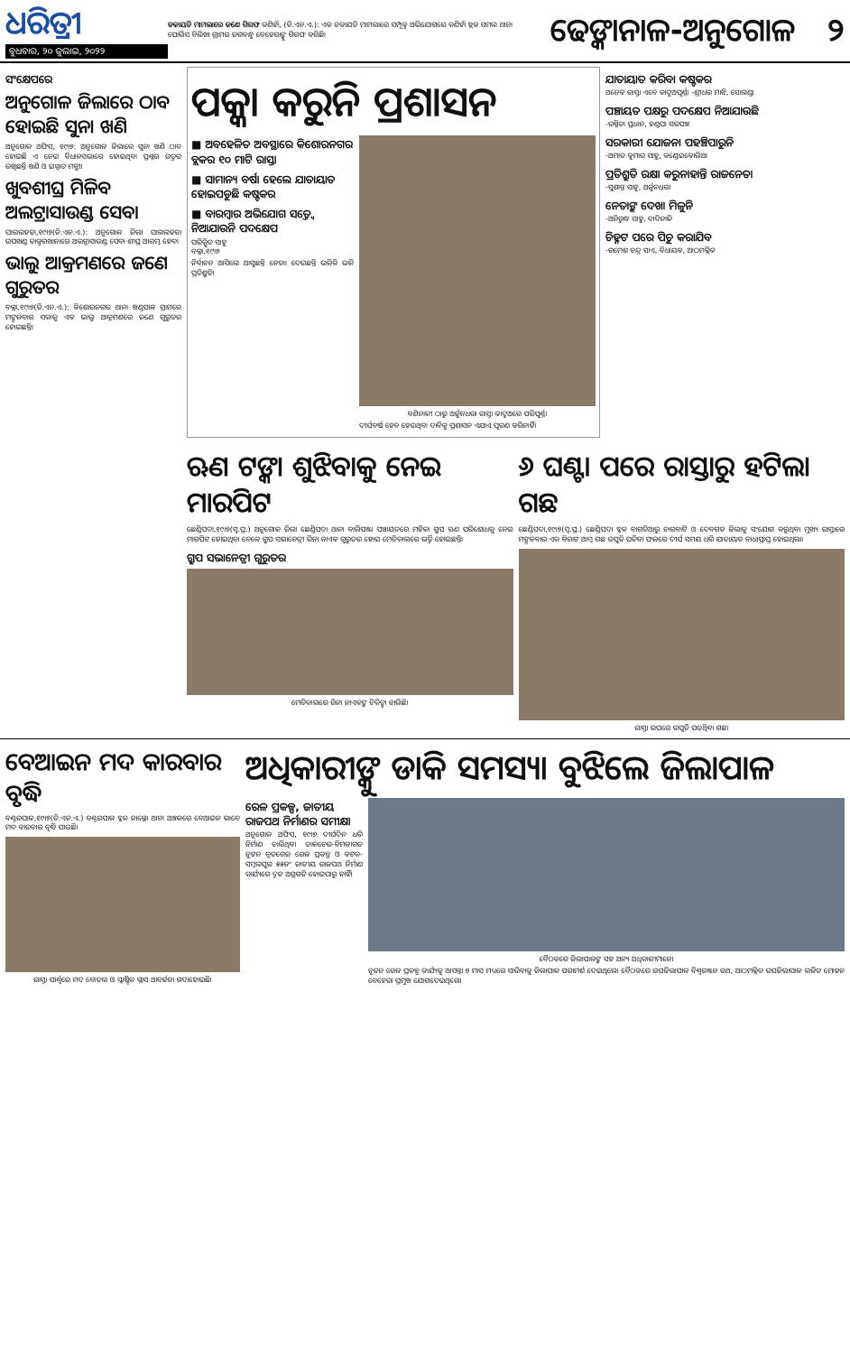ଧରିତ୍ରୀ
ବୁଧବାର, ୨୦ ଜୁଲାଇ, ୨୦୨୨
ଡକାୟତି ମାମଲାରେ ଜଣେ ଗିରଫ କଣିହାଁ, (ଡି.ଏନ.ଏ.): ଏକ ଡକାୟତି ମାମଲାରେ ସମ୍ପୃକ୍ତ ଅଭିଯୋଗରେ କଣିହାଁ ବ୍ଲକ ସମଲ ଥାନା ପୋଲିସ ବିଲିଖା ଗ୍ରାମର ଜଗବନ୍ଧୁ ବେହେରାଙ୍କୁ ଗିରଫ କରିଛି।
ଢେଙ୍କାନାଳ-ଅନୁଗୋଳ ୨
ସଂକ୍ଷେପରେ
ଅନୁଗୋଳ ଜିଲାରେ ଠାବ ହୋଇଛି ସୁନା ଖଣି
ଅନୁଗୋଳ ଅଫିସ, ୧୯।୭: ଅନୁଗୋଳ ଜିଲାରେ ସୁନା ଖଣି ଠାବ ହୋଇଛି ଏ ନେଇ ବିଧାନସଭାରେ ହୋଇଥିବା ପ୍ରଶ୍ନର ଉତ୍ତର ରଖିଛନ୍ତି ଖଣି ଓ ଇସ୍ପାତ ମନ୍ତ୍ରୀ।
ଖୁବଶୀଘ୍ର ମିଳିବ ଅଲଟ୍ରାସାଉଣ୍ଡ ସେବା
ପାଲଲହଡ଼ା,୧୯।୭(ଡି.ଏନ.ଏ.): ଅନୁଗୋଳ ଜିଲା ପାଲଲହଡା ଉପଖଣ୍ଡ ଡାକ୍ତରଖାନାରେ ଅଲଟ୍ରାସାଉଣ୍ଡ ସେବା ଶୀଘ୍ର ଆରମ୍ଭ ହେବ।
ଭାଲୁ ଆକ୍ରମଣରେ ଜଣେ ଗୁରୁତର
ବଲ୍ଲା,୧୯।୭(ଡି.ଏନ.ଏ.): କିଶୋରନଗର ଥାନା ଖଣ୍ଡପାଳ ଗ୍ରାମରେ ମଙ୍ଗଳବାର ସକାଳୁ ଏକ ଭାଲୁ ଆକ୍ରମଣରେ ଜଣେ ଗୁରୁତର ହୋଇଛନ୍ତି।
ପକ୍କା କରୁନି ପ୍ରଶାସନ
■ ଅବହେଳିତ ଅବସ୍ଥାରେ କିଶୋରନଗର ବ୍ଲକର ୧୦ ମାଟି ରାସ୍ତା
■ ସାମାନ୍ୟ ବର୍ଷା ହେଲେ ଯାତାୟାତ ହୋଇପଡୁଛି କଷ୍ଟକର
■ ବାରମ୍ବାର ଅଭିଯୋଗ ସତ୍ତ୍ୱେ ନିଆଯାଉନି ପଦକ୍ଷେପ
ପରିକ୍ଷିତ ସାହୁ
ବଲ୍ଲା,୧୯।୭
ନିର୍ବାଚନ ଆସିଲେ ଆସୁଛନ୍ତି ନେତା। ଦେଉଛନ୍ତି ଭଳିକି ଭଳି ପ୍ରତିଶ୍ରୁତି।
ବଣିନାଳୀ ଠାରୁ ଅର୍ଜୁନଧରା ରାସ୍ତା କାଦୁଅରେ ପରିପୂର୍ଣ୍ଣ।
ଦୀର୍ଘବର୍ଷ ହେବ ହେଉଥିବା ଦାବିକୁ ପ୍ରଶାସନ ଏଯାଏ ପୂରଣ କରିନାହିଁ।
ଯାତାୟାତ କରିବା କଷ୍ଟକର
ଅନେକ ରାସ୍ତା ଏବେ କାଦୁଅପୂର୍ଣ୍ଣ। -ଶ୍ରୀଧର ମାଝି, ସୋଲଣ୍ଡା
ପଞ୍ଚାୟତ ପକ୍ଷରୁ ପଦକ୍ଷେପ ନିଆଯାଉଛି
-ରଶ୍ମିତା ପ୍ରଧାନ, ହଣ୍ଡପା ସରପଞ୍ଚ
ସରକାରୀ ଯୋଜନା ପହଞ୍ଚିପାରୁନି
-ଅମାତ କୁମାର ସାହୁ, କଣ୍ଡେଇକୋଲିଆ
ପ୍ରତିଶ୍ରୁତି ରକ୍ଷା କରୁନାହାନ୍ତି ରାଜନେତା
-ସୁଶାନ୍ତ ସାହୁ, ଅର୍ଜୁନଧରା
ନେତାଙ୍କ ଦେଖା ମିଳୁନି
-ଅନିରୁଦ୍ଧ ସାହୁ, ବାଦିନାଳି
ଚିହ୍ନଟ ପରେ ପିଚୁ କରାଯିବ
-ରମେଶ ଚନ୍ଦ୍ର ସାଏ, ବିଧାୟକ, ଆଠମଲ୍ଲିକ
ଋଣ ଟଙ୍କା ଶୁଝିବାକୁ ନେଇ ମାରପିଟ
ଛେଣ୍ଡିପଦା,୧୯।୭(ସ୍ୱ.ପ୍ର.) ଅନୁଗୋଳ ଜିଲା ଛେଣ୍ଡିପଦା ଥାନା ବାଲିପଞ୍ଜା ପଞ୍ଚାୟତରେ ମହିଳା ଗ୍ରୁପ ଋଣ ପରିଶୋଧକୁ ନେଇ ମାରପିଟ ହୋଇଥିବା ବେଳେ ଗ୍ରୁପ ସଭାନେତ୍ରୀ ରିନା ନାଏକ ଗୁରୁତର ହୋଇ ମେଡିକାଲରେ ଭର୍ତ୍ତି ହୋଇଛନ୍ତି।
ଗ୍ରୁପ ସଭାନେତ୍ରୀ ଗୁରୁତର
ମେଡିକାଲରେ ରିନା ନାଏକଙ୍କ ଚିକିତ୍ସା ଚାଲିଛି।
୬ ଘଣ୍ଟା ପରେ ରାସ୍ତାରୁ ହଟିଲା ଗଛ
ଛେଣ୍ଡିପଦା,୧୯।୭(ସ୍ୱ.ପ୍ର.) ଛେଣ୍ଡିପଦା ବ୍ଲକ ବାଗଡିଆରୁ ଚାରବାଟି ଓ ଦେବଗଡ ଜିଲାକୁ ସଂଯୋଗ କରୁଥିବା ମୁଖ୍ୟ ରାସ୍ତାରେ ମଙ୍ଗଳବାର ଏକ ବିରାଟ ଆମ୍ବ ଗଛ ଉପୁଡି ପଡିବା ଫଳରେ ଦୀର୍ଘ ସମୟ ଧରି ଯାତାୟାତ ବାଧାପ୍ରାପ୍ତ ହୋଇଥିଲା।
ରାସ୍ତା ଉପରେ ଉପୁଡି ପଡ଼ିଥିବା ଗଛ।
ବେଆଇନ ମଦ କାରବାର ବୃଦ୍ଧି
ବଣ୍ଟରପାଳ,୧୯।୭(ଡି.ଏନ.ଏ.) ବଣ୍ଟରପାଳ ବ୍ଲକ ନାଲ୍କୋ ଥାନା ଅଞ୍ଚଳରେ ବେଆଇନ ଭାବେ ମଦ କାରବାର ବୃଦ୍ଧି ପାଉଛି।
ରାସ୍ତା ପାର୍ଶ୍ୱରେ ମଦ ବୋତଲ ଓ ପ୍ଲାଷ୍ଟିକ ଗ୍ଲାସ ଆବର୍ଜନା ଗଦାହୋଇଛି।
ଅଧିକାରୀଙ୍କୁ ଡାକି ସମସ୍ୟା ବୁଝିଲେ ଜିଲାପାଳ
ରେଳ ପ୍ରକଳ୍ପ, ଜାତୀୟ ରାଜପଥ ନିର୍ମାଣର ସମୀକ୍ଷା
ଅନୁଗୋଳ ଅଫିସ, ୧୯।୭ ଦୀର୍ଘଦିନ ଧରି ନିର୍ମାଣ ଚାଲିଥିବା ତାଳଚେର-ବିମଳାଗଡ ନୂତନ ବ୍ରଡଗେଜ୍ ରେଳ ପ୍ରକଳ୍ପ ଓ କଟକ-ସମ୍ବଲପୁର ୫୫ନଂ ଜାତୀୟ ରାଜପଥ ନିର୍ମାଣ କାର୍ଯ୍ୟରେ ଦ୍ରୁତ ଅଗ୍ରଗତି ହୋଇପାରୁ ନାହିଁ।
ବୈଠକରେ ଜିଲାପାଳଙ୍କ ସହ ଅନ୍ୟ ଅଧିକାରୀମାନେ।
ନୂତନ ରେଳ ପ୍ରକଳ୍ପ କାର୍ଯ୍ୟକୁ ଆସନ୍ତା ୭ ମାସ ମଧ୍ୟରେ ସାରିବାକୁ ଜିଲାପାଳ ପରାମର୍ଶ ଦେଇଥିଲେ। ବୈଠକରେ ଉପଜିଲାପାଳ ବିଶ୍ୱରଞ୍ଜନ ରଥ, ଆଠମଲ୍ଲିକ ଉପଜିଲାପାଳ ଲଳିତ ମୋହନ ବେହେରା ପ୍ରମୁଖ ଯୋଗଦେଇଥିଲେ।